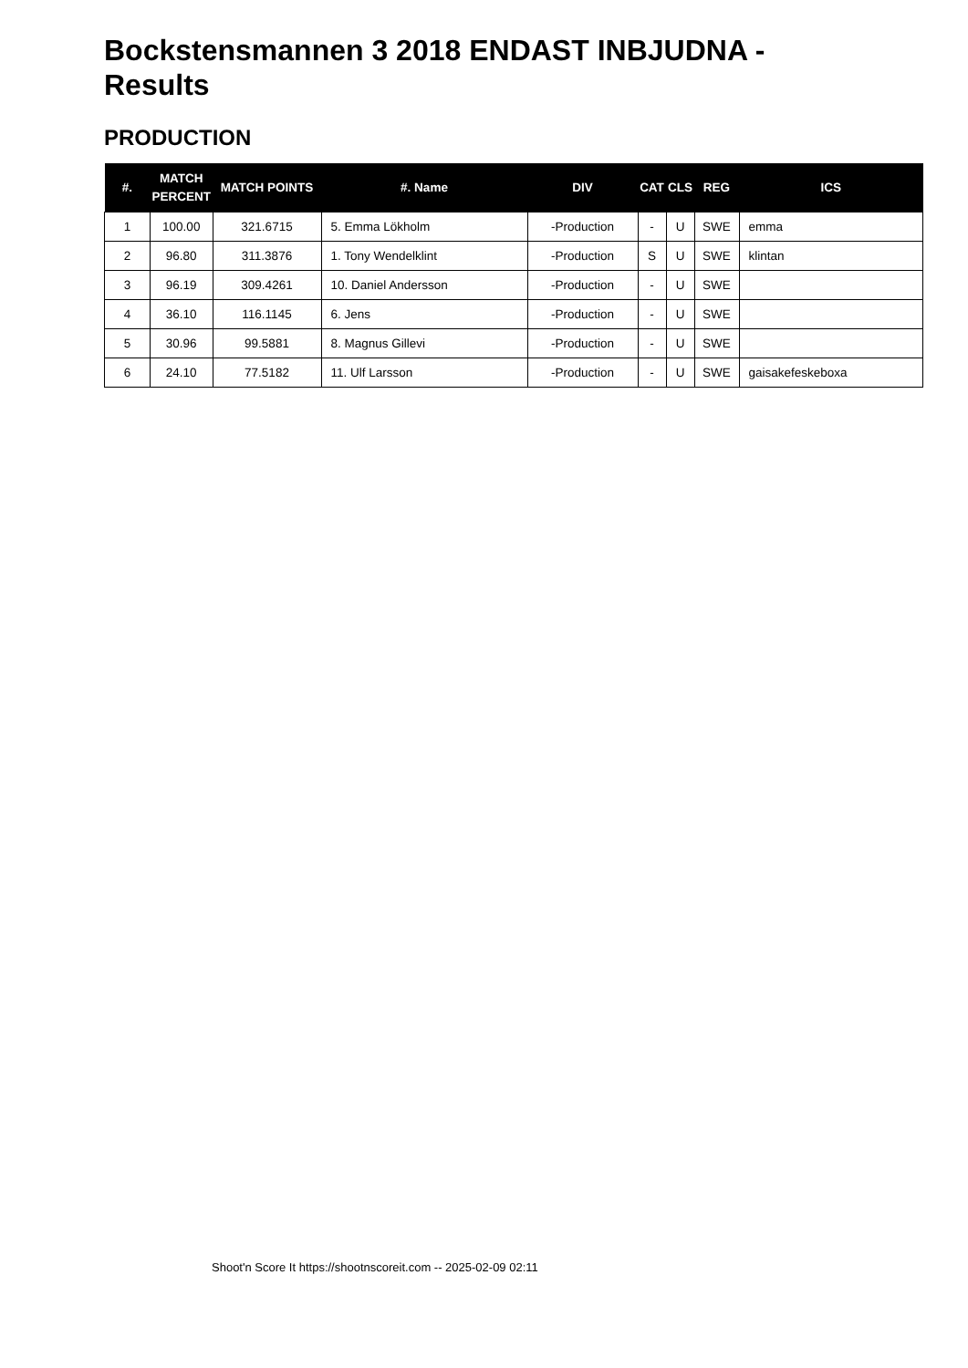Bockstensmannen 3 2018 ENDAST INBJUDNA - Results
PRODUCTION
| #. | MATCH PERCENT | MATCH POINTS | #. Name | DIV | CAT | CLS | REG | ICS |
| --- | --- | --- | --- | --- | --- | --- | --- | --- |
| 1 | 100.00 | 321.6715 | 5. Emma Lökholm | -Production | - | U | SWE | emma |
| 2 | 96.80 | 311.3876 | 1. Tony Wendelklint | -Production | S | U | SWE | klintan |
| 3 | 96.19 | 309.4261 | 10. Daniel Andersson | -Production | - | U | SWE | |
| 4 | 36.10 | 116.1145 | 6. Jens | -Production | - | U | SWE | |
| 5 | 30.96 | 99.5881 | 8. Magnus Gillevi | -Production | - | U | SWE | |
| 6 | 24.10 | 77.5182 | 11. Ulf Larsson | -Production | - | U | SWE | gaisakefeskeboxa |
Shoot'n Score It https://shootnscoreit.com -- 2025-02-09 02:11